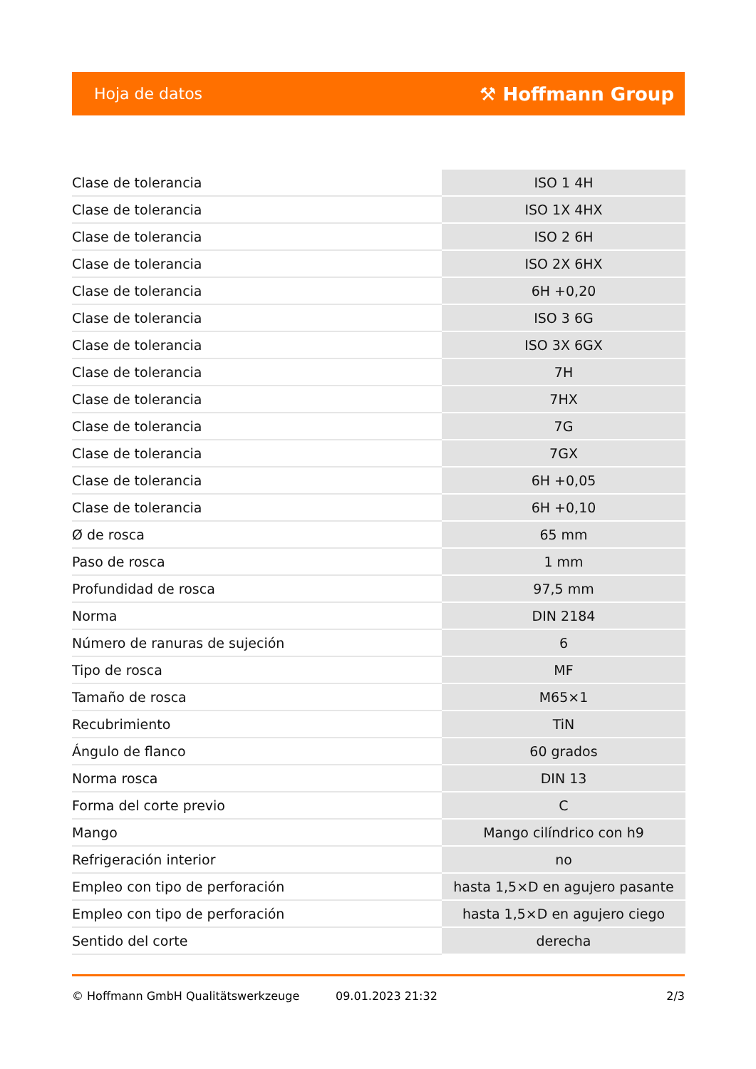Hoja de datos ⚒ Hoffmann Group
| Clase de tolerancia | ISO 1 4H |
| Clase de tolerancia | ISO 1X 4HX |
| Clase de tolerancia | ISO 2 6H |
| Clase de tolerancia | ISO 2X 6HX |
| Clase de tolerancia | 6H +0,20 |
| Clase de tolerancia | ISO 3 6G |
| Clase de tolerancia | ISO 3X 6GX |
| Clase de tolerancia | 7H |
| Clase de tolerancia | 7HX |
| Clase de tolerancia | 7G |
| Clase de tolerancia | 7GX |
| Clase de tolerancia | 6H +0,05 |
| Clase de tolerancia | 6H +0,10 |
| Ø de rosca | 65 mm |
| Paso de rosca | 1 mm |
| Profundidad de rosca | 97,5 mm |
| Norma | DIN 2184 |
| Número de ranuras de sujeción | 6 |
| Tipo de rosca | MF |
| Tamaño de rosca | M65×1 |
| Recubrimiento | TiN |
| Ángulo de flanco | 60 grados |
| Norma rosca | DIN 13 |
| Forma del corte previo | C |
| Mango | Mango cilíndrico con h9 |
| Refrigeración interior | no |
| Empleo con tipo de perforación | hasta 1,5×D en agujero pasante |
| Empleo con tipo de perforación | hasta 1,5×D en agujero ciego |
| Sentido del corte | derecha |
© Hoffmann GmbH Qualitätswerkzeuge 09.01.2023 21:32 2/3